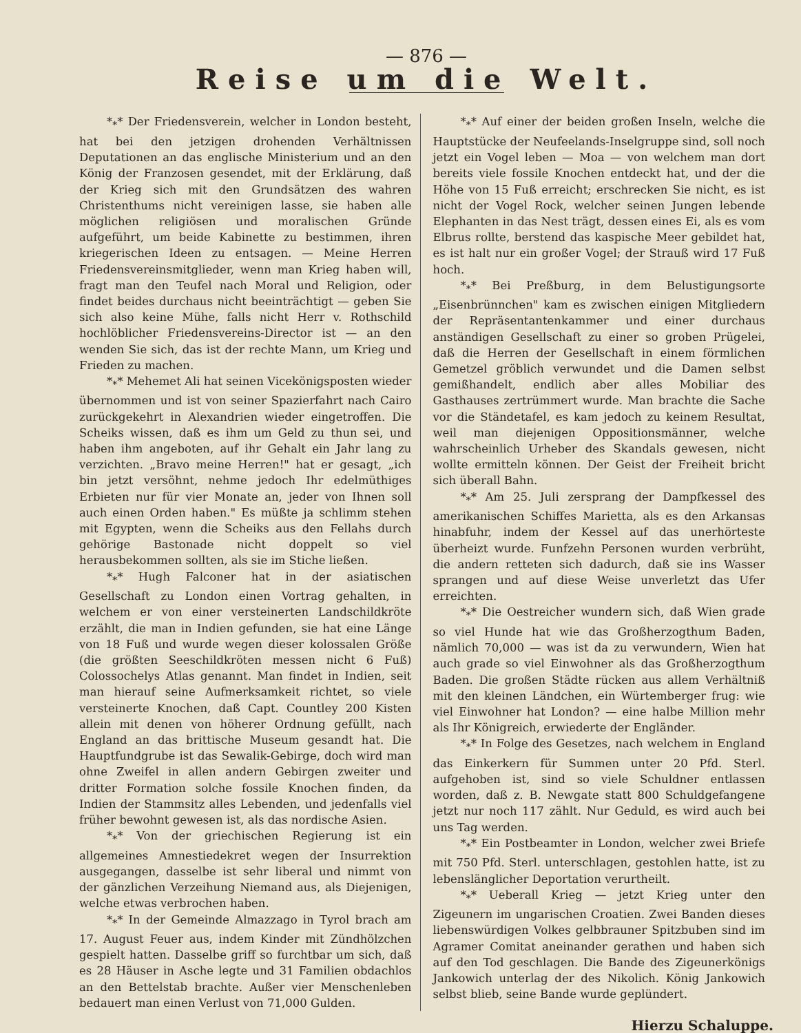— 876 —
Reise um die Welt.
*<sub>*</sub>* Der Friedensverein, welcher in London besteht, hat bei den jetzigen drohenden Verhältnissen Deputationen an das englische Ministerium und an den König der Franzosen gesendet, mit der Erklärung, daß der Krieg sich mit den Grundsätzen des wahren Christenthums nicht vereinigen lasse, sie haben alle möglichen religiösen und moralischen Gründe aufgeführt, um beide Kabinette zu bestimmen, ihren kriegerischen Ideen zu entsagen. — Meine Herren Friedensvereinsmitglieder, wenn man Krieg haben will, fragt man den Teufel nach Moral und Religion, oder findet beides durchaus nicht beeinträchtigt — geben Sie sich also keine Mühe, falls nicht Herr v. Rothschild hochlöblicher Friedensvereins-Director ist — an den wenden Sie sich, das ist der rechte Mann, um Krieg und Frieden zu machen.
*<sub>*</sub>* Mehemet Ali hat seinen Vicekönigsposten wieder übernommen und ist von seiner Spazierfahrt nach Cairo zurückgekehrt in Alexandrien wieder eingetroffen. Die Scheiks wissen, daß es ihm um Geld zu thun sei, und haben ihm angeboten, auf ihr Gehalt ein Jahr lang zu verzichten. „Bravo meine Herren!" hat er gesagt, „ich bin jetzt versöhnt, nehme jedoch Ihr edelmüthiges Erbieten nur für vier Monate an, jeder von Ihnen soll auch einen Orden haben." Es müßte ja schlimm stehen mit Egypten, wenn die Scheiks aus den Fellahs durch gehörige Bastonade nicht doppelt so viel herausbekommen sollten, als sie im Stiche ließen.
*<sub>*</sub>* Hugh Falconer hat in der asiatischen Gesellschaft zu London einen Vortrag gehalten, in welchem er von einer versteinerten Landschildkröte erzählt, die man in Indien gefunden, sie hat eine Länge von 18 Fuß und wurde wegen dieser kolossalen Größe (die größten Seeschildkröten messen nicht 6 Fuß) Colossochelys Atlas genannt. Man findet in Indien, seit man hierauf seine Aufmerksamkeit richtet, so viele versteinerte Knochen, daß Capt. Countley 200 Kisten allein mit denen von höherer Ordnung gefüllt, nach England an das brittische Museum gesandt hat. Die Hauptfundgrube ist das Sewalik-Gebirge, doch wird man ohne Zweifel in allen andern Gebirgen zweiter und dritter Formation solche fossile Knochen finden, da Indien der Stammsitz alles Lebenden, und jedenfalls viel früher bewohnt gewesen ist, als das nordische Asien.
*<sub>*</sub>* Von der griechischen Regierung ist ein allgemeines Amnestiedekret wegen der Insurrektion ausgegangen, dasselbe ist sehr liberal und nimmt von der gänzlichen Verzeihung Niemand aus, als Diejenigen, welche etwas verbrochen haben.
*<sub>*</sub>* In der Gemeinde Almazzago in Tyrol brach am 17. August Feuer aus, indem Kinder mit Zündhölzchen gespielt hatten. Dasselbe griff so furchtbar um sich, daß es 28 Häuser in Asche legte und 31 Familien obdachlos an den Bettelstab brachte. Außer vier Menschenleben bedauert man einen Verlust von 71,000 Gulden.
*<sub>*</sub>* Auf einer der beiden großen Inseln, welche die Hauptstücke der Neufeelands-Inselgruppe sind, soll noch jetzt ein Vogel leben — Moa — von welchem man dort bereits viele fossile Knochen entdeckt hat, und der die Höhe von 15 Fuß erreicht; erschrecken Sie nicht, es ist nicht der Vogel Rock, welcher seinen Jungen lebende Elephanten in das Nest trägt, dessen eines Ei, als es vom Elbrus rollte, berstend das kaspische Meer gebildet hat, es ist halt nur ein großer Vogel; der Strauß wird 17 Fuß hoch.
*<sub>*</sub>* Bei Preßburg, in dem Belustigungsorte „Eisenbrünnchen" kam es zwischen einigen Mitgliedern der Repräsentantenkammer und einer durchaus anständigen Gesellschaft zu einer so groben Prügelei, daß die Herren der Gesellschaft in einem förmlichen Gemetzel gröblich verwundet und die Damen selbst gemißhandelt, endlich aber alles Mobiliar des Gasthauses zertrümmert wurde. Man brachte die Sache vor die Ständetafel, es kam jedoch zu keinem Resultat, weil man diejenigen Oppositionsmänner, welche wahrscheinlich Urheber des Skandals gewesen, nicht wollte ermitteln können. Der Geist der Freiheit bricht sich überall Bahn.
*<sub>*</sub>* Am 25. Juli zersprang der Dampfkessel des amerikanischen Schiffes Marietta, als es den Arkansas hinabfuhr, indem der Kessel auf das unerhörteste überheizt wurde. Funfzehn Personen wurden verbrüht, die andern retteten sich dadurch, daß sie ins Wasser sprangen und auf diese Weise unverletzt das Ufer erreichten.
*<sub>*</sub>* Die Oestreicher wundern sich, daß Wien grade so viel Hunde hat wie das Großherzogthum Baden, nämlich 70,000 — was ist da zu verwundern, Wien hat auch grade so viel Einwohner als das Großherzogthum Baden. Die großen Städte rücken aus allem Verhältniß mit den kleinen Ländchen, ein Würtemberger frug: wie viel Einwohner hat London? — eine halbe Million mehr als Ihr Königreich, erwiederte der Engländer.
*<sub>*</sub>* In Folge des Gesetzes, nach welchem in England das Einkerkern für Summen unter 20 Pfd. Sterl. aufgehoben ist, sind so viele Schuldner entlassen worden, daß z. B. Newgate statt 800 Schuldgefangene jetzt nur noch 117 zählt. Nur Geduld, es wird auch bei uns Tag werden.
*<sub>*</sub>* Ein Postbeamter in London, welcher zwei Briefe mit 750 Pfd. Sterl. unterschlagen, gestohlen hatte, ist zu lebenslänglicher Deportation verurtheilt.
*<sub>*</sub>* Ueberall Krieg — jetzt Krieg unter den Zigeunern im ungarischen Croatien. Zwei Banden dieses liebenswürdigen Volkes gelbbrauner Spitzbuben sind im Agramer Comitat aneinander gerathen und haben sich auf den Tod geschlagen. Die Bande des Zigeunerkönigs Jankowich unterlag der des Nikolich. König Jankowich selbst blieb, seine Bande wurde geplündert.
Hierzu Schaluppe.